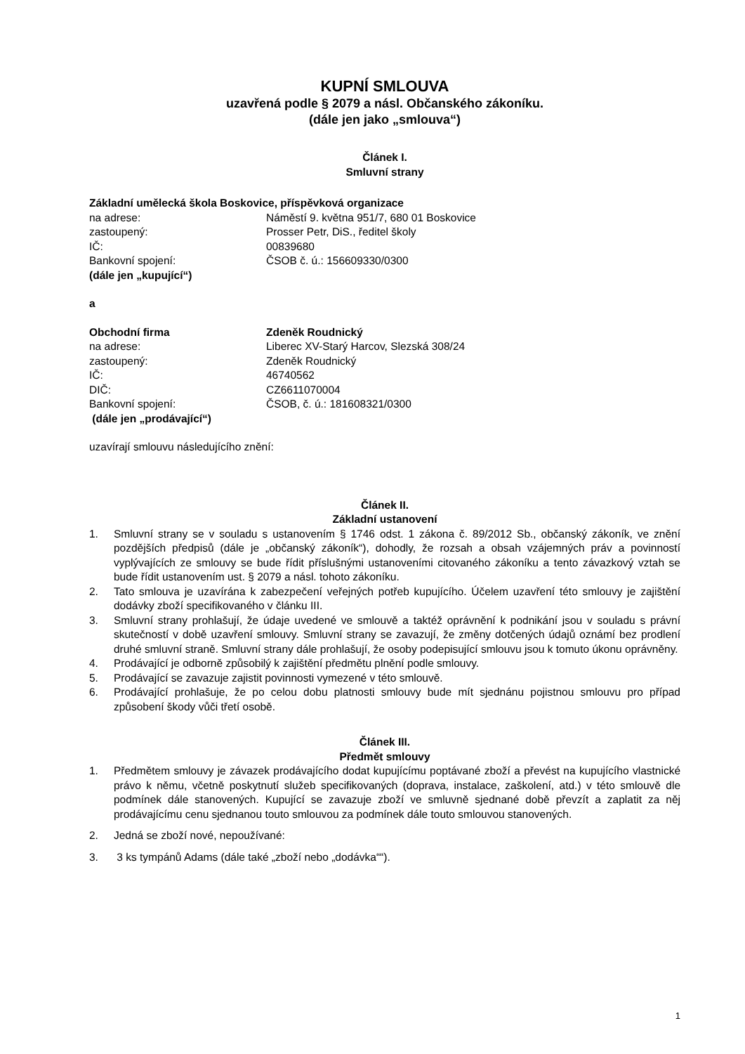KUPNÍ SMLOUVA
uzavřená podle § 2079 a násl. Občanského zákoníku.
(dále jen jako „smlouva“)
Článek I.
Smluvní strany
Základní umělecká škola Boskovice, příspěvková organizace
na adrese: Náměstí 9. května 951/7, 680 01 Boskovice
zastoupený: Prosser Petr, DiS., ředitel školy
IČ: 00839680
Bankovní spojení: ČSOB č. ú.: 156609330/0300
(dále jen „kupující“)
a
Obchodní firma Zdeněk Roudnický
na adrese: Liberec XV-Starý Harcov, Slezská 308/24
zastoupený: Zdeněk Roudnický
IČ: 46740562
DIČ: CZ6611070004
Bankovní spojení: ČSOB, č. ú.: 181608321/0300
(dále jen „prodávající“)
uzavírají smlouvu následujícího znění:
Článek II.
Základní ustanovení
1. Smluvní strany se v souladu s ustanovením § 1746 odst. 1 zákona č. 89/2012 Sb., občanský zákoník, ve znění pozdějších předpisů (dále je „občanský zákoník“), dohodly, že rozsah a obsah vzájemných práv a povinností vyplývajících ze smlouvy se bude řídit příslušnými ustanoveními citovaného zákoníku a tento závazkový vztah se bude řídit ustanovením ust. § 2079 a násl. tohoto zákoníku.
2. Tato smlouva je uzavírána k zabezpečení veřejných potřeb kupujícího. Účelem uzavření této smlouvy je zajištění dodávky zboží specifikovaného v článku III.
3. Smluvní strany prohlašují, že údaje uvedené ve smlouvě a taktéž oprávnění k podnikání jsou v souladu s právní skutečností v době uzavření smlouvy. Smluvní strany se zavazují, že změny dotčených údajů oznámí bez prodlení druhé smluvní straně. Smluvní strany dále prohlašují, že osoby podepisující smlouvu jsou k tomuto úkonu oprávněny.
4. Prodávající je odborně způsobilý k zajištění předmětu plnění podle smlouvy.
5. Prodávající se zavazuje zajistit povinnosti vymezené v této smlouvě.
6. Prodávající prohlašuje, že po celou dobu platnosti smlouvy bude mít sjednánu pojistnou smlouvu pro případ způsobení škody vůči třetí osobě.
Článek III.
Předmět smlouvy
1. Předmětem smlouvy je závazek prodávajícího dodat kupujícímu poptávané zboží a převést na kupujícího vlastnické právo k němu, včetně poskytnutí služeb specifikovaných (doprava, instalace, zaškolení, atd.) v této smlouvě dle podmínek dále stanovených. Kupující se zavazuje zboží ve smluvně sjednané době převzít a zaplatit za něj prodávajícímu cenu sjednanou touto smlouvou za podmínek dále touto smlouvou stanovených.
2. Jedná se zboží nové, nepoužívané:
3. 3 ks tympánů Adams (dále také „zboží nebo „dodávka““).
1